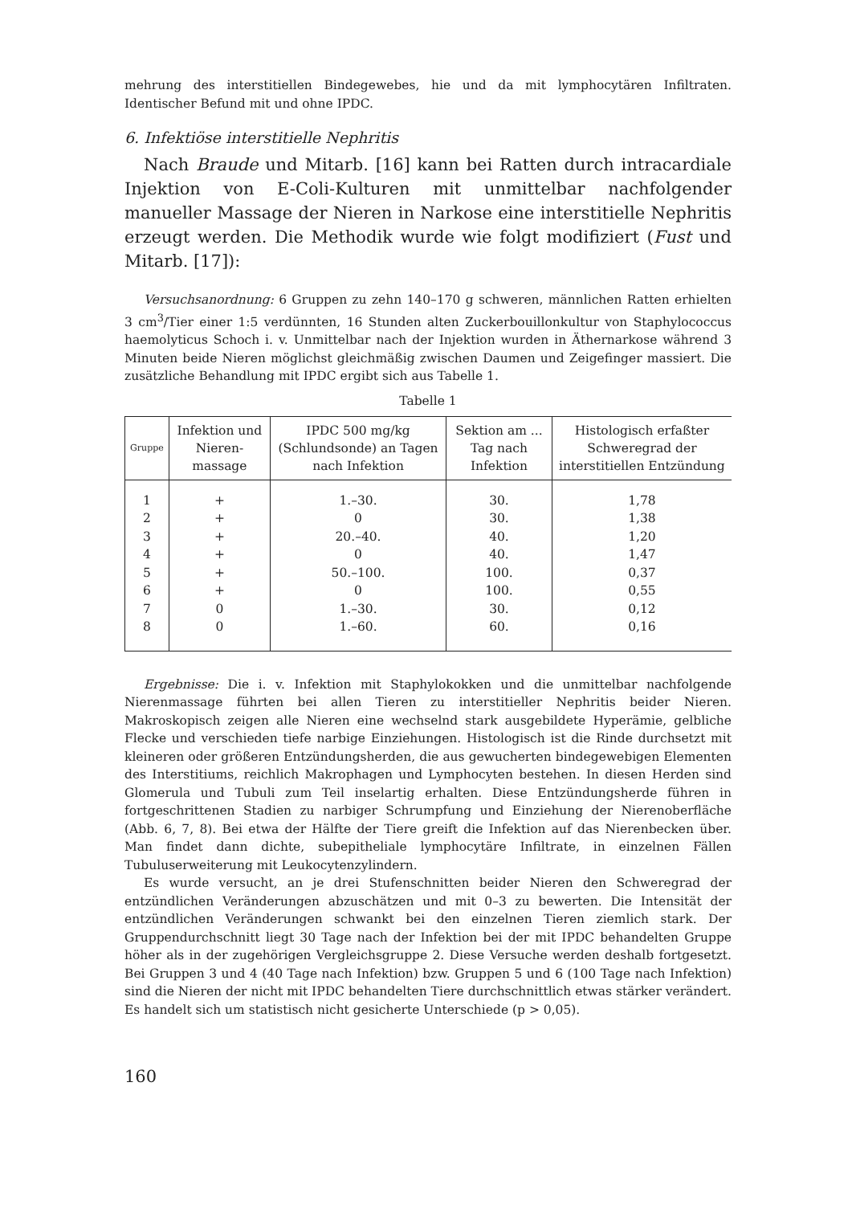mehrung des interstitiellen Bindegewebes, hie und da mit lymphocytären Infiltraten. Identischer Befund mit und ohne IPDC.
6. Infektiöse interstitielle Nephritis
Nach Braude und Mitarb. [16] kann bei Ratten durch intracardiale Injektion von E-Coli-Kulturen mit unmittelbar nachfolgender manueller Massage der Nieren in Narkose eine interstitielle Nephritis erzeugt werden. Die Methodik wurde wie folgt modifiziert (Fust und Mitarb. [17]):
Versuchsanordnung: 6 Gruppen zu zehn 140–170 g schweren, männlichen Ratten erhielten 3 cm<sup>3</sup>/Tier einer 1:5 verdünnten, 16 Stunden alten Zuckerbouillonkultur von Staphylococcus haemolyticus Schoch i. v. Unmittelbar nach der Injektion wurden in Äthernarkose während 3 Minuten beide Nieren möglichst gleichmäßig zwischen Daumen und Zeigefinger massiert. Die zusätzliche Behandlung mit IPDC ergibt sich aus Tabelle 1.
Tabelle 1
| Gruppe | Infektion und Nieren-massage | IPDC 500 mg/kg (Schlundsonde) an Tagen nach Infektion | Sektion am ... Tag nach Infektion | Histologisch erfaßter Schweregrad der interstitiellen Entzündung |
| --- | --- | --- | --- | --- |
| 1 | + | 1.–30. | 30. | 1,78 |
| 2 | + | 0 | 30. | 1,38 |
| 3 | + | 20.–40. | 40. | 1,20 |
| 4 | + | 0 | 40. | 1,47 |
| 5 | + | 50.–100. | 100. | 0,37 |
| 6 | + | 0 | 100. | 0,55 |
| 7 | 0 | 1.–30. | 30. | 0,12 |
| 8 | 0 | 1.–60. | 60. | 0,16 |
Ergebnisse: Die i. v. Infektion mit Staphylokokken und die unmittelbar nachfolgende Nierenmassage führten bei allen Tieren zu interstitieller Nephritis beider Nieren. Makroskopisch zeigen alle Nieren eine wechselnd stark ausgebildete Hyperämie, gelbliche Flecke und verschieden tiefe narbige Einziehungen. Histologisch ist die Rinde durchsetzt mit kleineren oder größeren Entzündungsherden, die aus gewucherten bindegewebigen Elementen des Interstitiums, reichlich Makrophagen und Lymphocyten bestehen. In diesen Herden sind Glomerula und Tubuli zum Teil inselartig erhalten. Diese Entzündungsherde führen in fortgeschrittenen Stadien zu narbiger Schrumpfung und Einziehung der Nierenoberfläche (Abb. 6, 7, 8). Bei etwa der Hälfte der Tiere greift die Infektion auf das Nierenbecken über. Man findet dann dichte, subepitheliale lymphocytäre Infiltrate, in einzelnen Fällen Tubuluserweiterung mit Leukocytenzylindern.
Es wurde versucht, an je drei Stufenschnitten beider Nieren den Schweregrad der entzündlichen Veränderungen abzuschätzen und mit 0–3 zu bewerten. Die Intensität der entzündlichen Veränderungen schwankt bei den einzelnen Tieren ziemlich stark. Der Gruppendurchschnitt liegt 30 Tage nach der Infektion bei der mit IPDC behandelten Gruppe höher als in der zugehörigen Vergleichsgruppe 2. Diese Versuche werden deshalb fortgesetzt. Bei Gruppen 3 und 4 (40 Tage nach Infektion) bzw. Gruppen 5 und 6 (100 Tage nach Infektion) sind die Nieren der nicht mit IPDC behandelten Tiere durchschnittlich etwas stärker verändert. Es handelt sich um statistisch nicht gesicherte Unterschiede (p > 0,05).
160